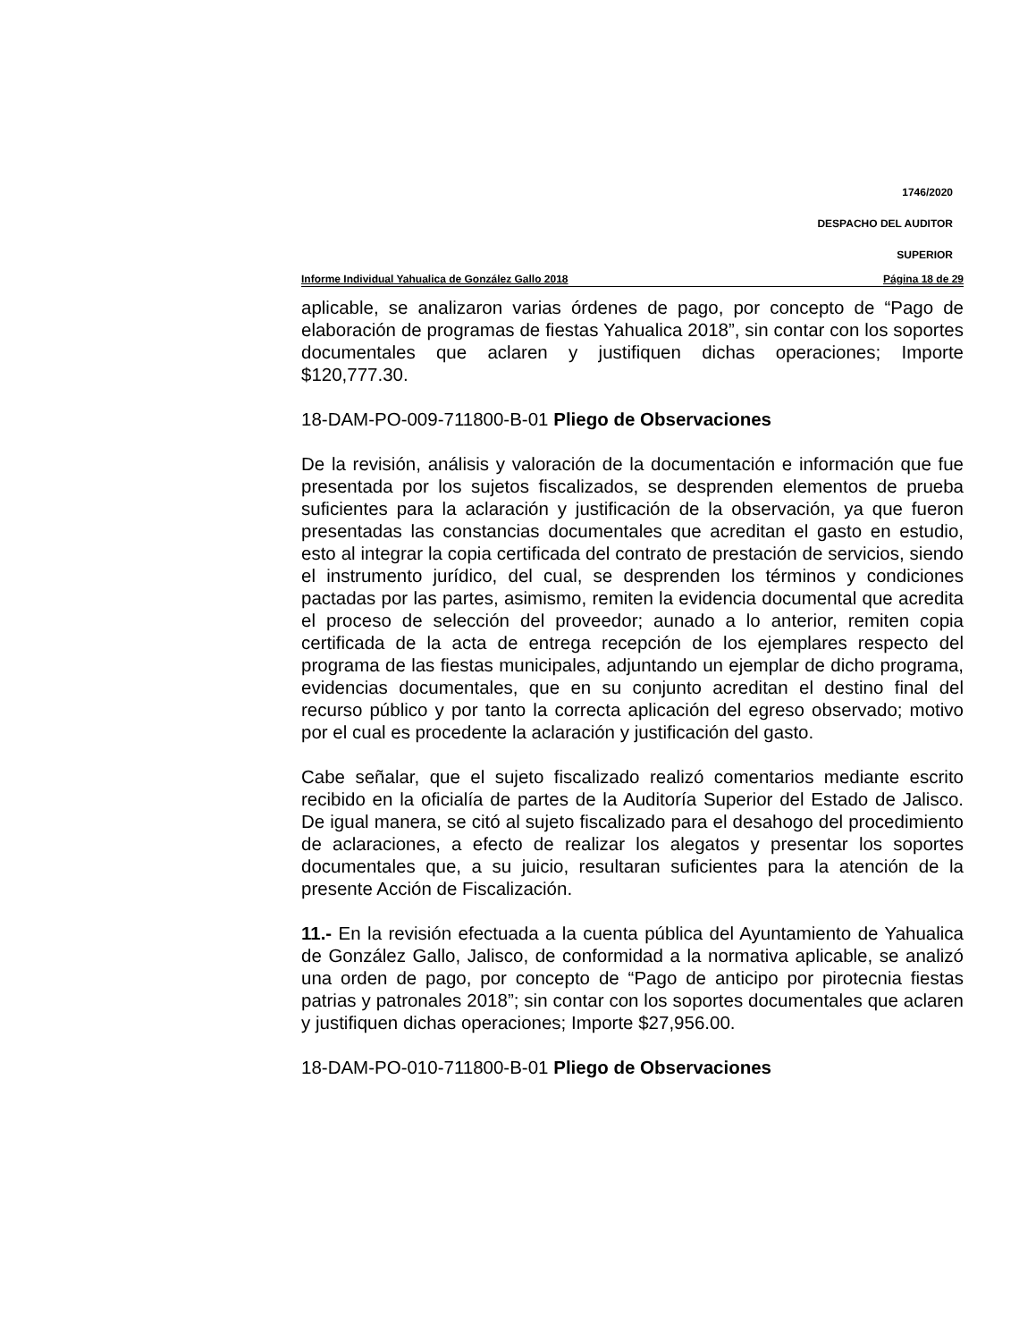1746/2020
DESPACHO DEL AUDITOR
SUPERIOR
Informe Individual Yahualica de González Gallo 2018 Página 18 de 29
aplicable, se analizaron varias órdenes de pago, por concepto de “Pago de elaboración de programas de fiestas Yahualica 2018”, sin contar con los soportes documentales que aclaren y justifiquen dichas operaciones; Importe $120,777.30.
18-DAM-PO-009-711800-B-01 Pliego de Observaciones
De la revisión, análisis y valoración de la documentación e información que fue presentada por los sujetos fiscalizados, se desprenden elementos de prueba suficientes para la aclaración y justificación de la observación, ya que fueron presentadas las constancias documentales que acreditan el gasto en estudio, esto al integrar la copia certificada del contrato de prestación de servicios, siendo el instrumento jurídico, del cual, se desprenden los términos y condiciones pactadas por las partes, asimismo, remiten la evidencia documental que acredita el proceso de selección del proveedor; aunado a lo anterior, remiten copia certificada de la acta de entrega recepción de los ejemplares respecto del programa de las fiestas municipales, adjuntando un ejemplar de dicho programa, evidencias documentales, que en su conjunto acreditan el destino final del recurso público y por tanto la correcta aplicación del egreso observado; motivo por el cual es procedente la aclaración y justificación del gasto.
Cabe señalar, que el sujeto fiscalizado realizó comentarios mediante escrito recibido en la oficialía de partes de la Auditoría Superior del Estado de Jalisco. De igual manera, se citó al sujeto fiscalizado para el desahogo del procedimiento de aclaraciones, a efecto de realizar los alegatos y presentar los soportes documentales que, a su juicio, resultaran suficientes para la atención de la presente Acción de Fiscalización.
11.- En la revisión efectuada a la cuenta pública del Ayuntamiento de Yahualica de González Gallo, Jalisco, de conformidad a la normativa aplicable, se analizó una orden de pago, por concepto de “Pago de anticipo por pirotecnia fiestas patrias y patronales 2018”; sin contar con los soportes documentales que aclaren y justifiquen dichas operaciones; Importe $27,956.00.
18-DAM-PO-010-711800-B-01 Pliego de Observaciones